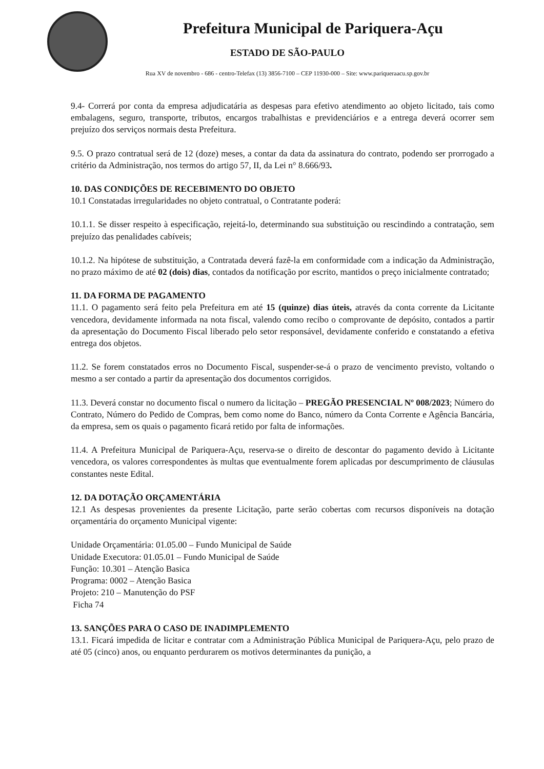Prefeitura Municipal de Pariquera-Açu
ESTADO DE SÃO-PAULO
Rua XV de novembro - 686 - centro-Telefax (13) 3856-7100 – CEP 11930-000 – Site: www.pariqueraacu.sp.gov.br
9.4- Correrá por conta da empresa adjudicatária as despesas para efetivo atendimento ao objeto licitado, tais como embalagens, seguro, transporte, tributos, encargos trabalhistas e previdenciários e a entrega deverá ocorrer sem prejuízo dos serviços normais desta Prefeitura.
9.5. O prazo contratual será de 12 (doze) meses, a contar da data da assinatura do contrato, podendo ser prorrogado a critério da Administração, nos termos do artigo 57, II, da Lei n° 8.666/93.
10. DAS CONDIÇÕES DE RECEBIMENTO DO OBJETO
10.1 Constatadas irregularidades no objeto contratual, o Contratante poderá:
10.1.1. Se disser respeito à especificação, rejeitá-lo, determinando sua substituição ou rescindindo a contratação, sem prejuízo das penalidades cabíveis;
10.1.2. Na hipótese de substituição, a Contratada deverá fazê-la em conformidade com a indicação da Administração, no prazo máximo de até 02 (dois) dias, contados da notificação por escrito, mantidos o preço inicialmente contratado;
11. DA FORMA DE PAGAMENTO
11.1. O pagamento será feito pela Prefeitura em até 15 (quinze) dias úteis, através da conta corrente da Licitante vencedora, devidamente informada na nota fiscal, valendo como recibo o comprovante de depósito, contados a partir da apresentação do Documento Fiscal liberado pelo setor responsável, devidamente conferido e constatando a efetiva entrega dos objetos.
11.2. Se forem constatados erros no Documento Fiscal, suspender-se-á o prazo de vencimento previsto, voltando o mesmo a ser contado a partir da apresentação dos documentos corrigidos.
11.3. Deverá constar no documento fiscal o numero da licitação – PREGÃO PRESENCIAL Nº 008/2023; Número do Contrato, Número do Pedido de Compras, bem como nome do Banco, número da Conta Corrente e Agência Bancária, da empresa, sem os quais o pagamento ficará retido por falta de informações.
11.4. A Prefeitura Municipal de Pariquera-Açu, reserva-se o direito de descontar do pagamento devido à Licitante vencedora, os valores correspondentes às multas que eventualmente forem aplicadas por descumprimento de cláusulas constantes neste Edital.
12. DA DOTAÇÃO ORÇAMENTÁRIA
12.1 As despesas provenientes da presente Licitação, parte serão cobertas com recursos disponíveis na dotação orçamentária do orçamento Municipal vigente:
Unidade Orçamentária: 01.05.00 – Fundo Municipal de Saúde
Unidade Executora: 01.05.01 – Fundo Municipal de Saúde
Função: 10.301 – Atenção Basica
Programa: 0002 – Atenção Basica
Projeto: 210 – Manutenção do PSF
Ficha 74
13. SANÇÕES PARA O CASO DE INADIMPLEMENTO
13.1. Ficará impedida de licitar e contratar com a Administração Pública Municipal de Pariquera-Açu, pelo prazo de até 05 (cinco) anos, ou enquanto perdurarem os motivos determinantes da punição, a